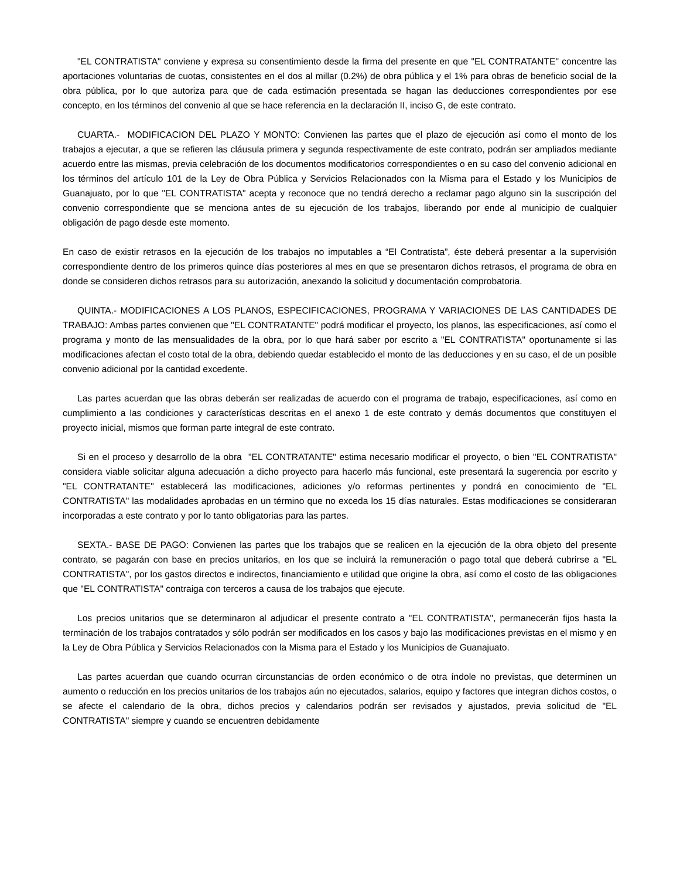"EL CONTRATISTA" conviene y expresa su consentimiento desde la firma del presente en que "EL CONTRATANTE" concentre las aportaciones voluntarias de cuotas, consistentes en el dos al millar (0.2%) de obra pública y el 1% para obras de beneficio social de la obra pública, por lo que autoriza para que de cada estimación presentada se hagan las deducciones correspondientes por ese concepto, en los términos del convenio al que se hace referencia en la declaración II, inciso G, de este contrato.
CUARTA.- MODIFICACION DEL PLAZO Y MONTO: Convienen las partes que el plazo de ejecución así como el monto de los trabajos a ejecutar, a que se refieren las cláusula primera y segunda respectivamente de este contrato, podrán ser ampliados mediante acuerdo entre las mismas, previa celebración de los documentos modificatorios correspondientes o en su caso del convenio adicional en los términos del artículo 101 de la Ley de Obra Pública y Servicios Relacionados con la Misma para el Estado y los Municipios de Guanajuato, por lo que "EL CONTRATISTA" acepta y reconoce que no tendrá derecho a reclamar pago alguno sin la suscripción del convenio correspondiente que se menciona antes de su ejecución de los trabajos, liberando por ende al municipio de cualquier obligación de pago desde este momento.
En caso de existir retrasos en la ejecución de los trabajos no imputables a “El Contratista”, éste deberá presentar a la supervisión correspondiente dentro de los primeros quince días posteriores al mes en que se presentaron dichos retrasos, el programa de obra en donde se consideren dichos retrasos para su autorización, anexando la solicitud y documentación comprobatoria.
QUINTA.- MODIFICACIONES A LOS PLANOS, ESPECIFICACIONES, PROGRAMA Y VARIACIONES DE LAS CANTIDADES DE TRABAJO: Ambas partes convienen que "EL CONTRATANTE" podrá modificar el proyecto, los planos, las especificaciones, así como el programa y monto de las mensualidades de la obra, por lo que hará saber por escrito a "EL CONTRATISTA" oportunamente si las modificaciones afectan el costo total de la obra, debiendo quedar establecido el monto de las deducciones y en su caso, el de un posible convenio adicional por la cantidad excedente.
Las partes acuerdan que las obras deberán ser realizadas de acuerdo con el programa de trabajo, especificaciones, así como en cumplimiento a las condiciones y características descritas en el anexo 1 de este contrato y demás documentos que constituyen el proyecto inicial, mismos que forman parte integral de este contrato.
Si en el proceso y desarrollo de la obra "EL CONTRATANTE" estima necesario modificar el proyecto, o bien "EL CONTRATISTA" considera viable solicitar alguna adecuación a dicho proyecto para hacerlo más funcional, este presentará la sugerencia por escrito y "EL CONTRATANTE" establecerá las modificaciones, adiciones y/o reformas pertinentes y pondrá en conocimiento de "EL CONTRATISTA" las modalidades aprobadas en un término que no exceda los 15 días naturales. Estas modificaciones se consideraran incorporadas a este contrato y por lo tanto obligatorias para las partes.
SEXTA.- BASE DE PAGO: Convienen las partes que los trabajos que se realicen en la ejecución de la obra objeto del presente contrato, se pagarán con base en precios unitarios, en los que se incluirá la remuneración o pago total que deberá cubrirse a "EL CONTRATISTA", por los gastos directos e indirectos, financiamiento e utilidad que origine la obra, así como el costo de las obligaciones que "EL CONTRATISTA" contraiga con terceros a causa de los trabajos que ejecute.
Los precios unitarios que se determinaron al adjudicar el presente contrato a "EL CONTRATISTA", permanecerán fijos hasta la terminación de los trabajos contratados y sólo podrán ser modificados en los casos y bajo las modificaciones previstas en el mismo y en la Ley de Obra Pública y Servicios Relacionados con la Misma para el Estado y los Municipios de Guanajuato.
Las partes acuerdan que cuando ocurran circunstancias de orden económico o de otra índole no previstas, que determinen un aumento o reducción en los precios unitarios de los trabajos aún no ejecutados, salarios, equipo y factores que integran dichos costos, o se afecte el calendario de la obra, dichos precios y calendarios podrán ser revisados y ajustados, previa solicitud de "EL CONTRATISTA" siempre y cuando se encuentren debidamente